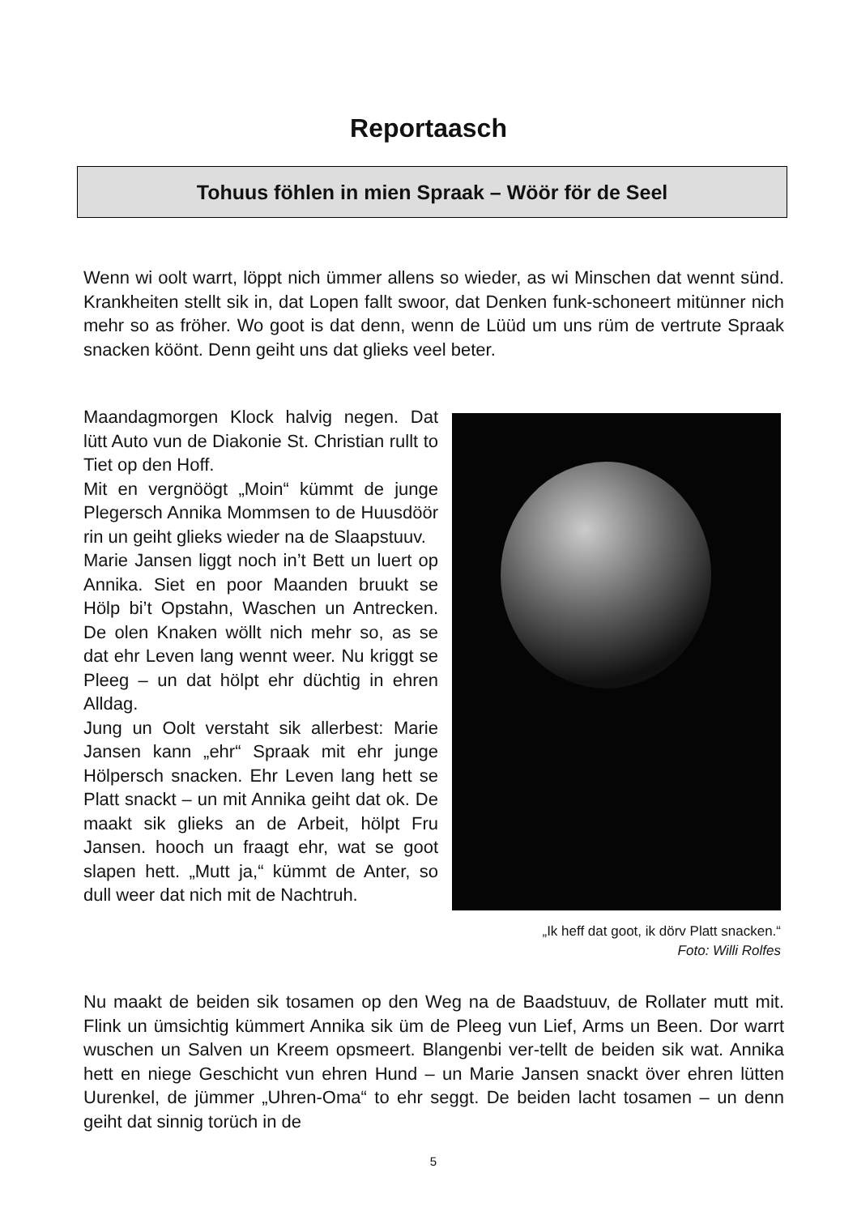Reportaasch
Tohuus föhlen in mien Spraak – Wöör för de Seel
Wenn wi oolt warrt, löppt nich ümmer allens so wieder, as wi Minschen dat wennt sünd. Krankheiten stellt sik in, dat Lopen fallt swoor, dat Denken funk-schoneert mitünner nich mehr so as fröher. Wo goot is dat denn, wenn de Lüüd um uns rüm de vertrute Spraak snacken köönt. Denn geiht uns dat glieks veel beter.
Maandagmorgen Klock halvig negen. Dat lütt Auto vun de Diakonie St. Christian rullt to Tiet op den Hoff.
Mit en vergnöögt „Moin“ kümmt de junge Plegersch Annika Mommsen to de Huusdöör rin un geiht glieks wieder na de Slaapstuuv.
Marie Jansen liggt noch in’t Bett un luert op Annika. Siet en poor Maanden bruukt se Hölp bi’t Opstahn, Waschen un Antrecken. De olen Knaken wöllt nich mehr so, as se dat ehr Leven lang wennt weer. Nu kriggt se Pleeg – un dat hölpt ehr düchtig in ehren Alldag.
Jung un Oolt verstaht sik allerbest: Marie Jansen kann „ehr“ Spraak mit ehr junge Hölpersch snacken. Ehr Leven lang hett se Platt snackt – un mit Annika geiht dat ok. De maakt sik glieks an de Arbeit, hölpt Fru Jansen. hooch un fraagt ehr, wat se goot slapen hett. „Mutt ja,“ kümmt de Anter, so dull weer dat nich mit de Nachtruh.
„Ik heff dat goot, ik dörv Platt snacken.“
Foto: Willi Rolfes
Nu maakt de beiden sik tosamen op den Weg na de Baadstuuv, de Rollater mutt mit. Flink un ümsichtig kümmert Annika sik üm de Pleeg vun Lief, Arms un Been. Dor warrt wuschen un Salven un Kreem opsmeert. Blangenbi ver-tellt de beiden sik wat. Annika hett en niege Geschicht vun ehren Hund – un Marie Jansen snackt över ehren lütten Uurenkel, de jümmer „Uhren-Oma“ to ehr seggt. De beiden lacht tosamen – un denn geiht dat sinnig torüch in de
5